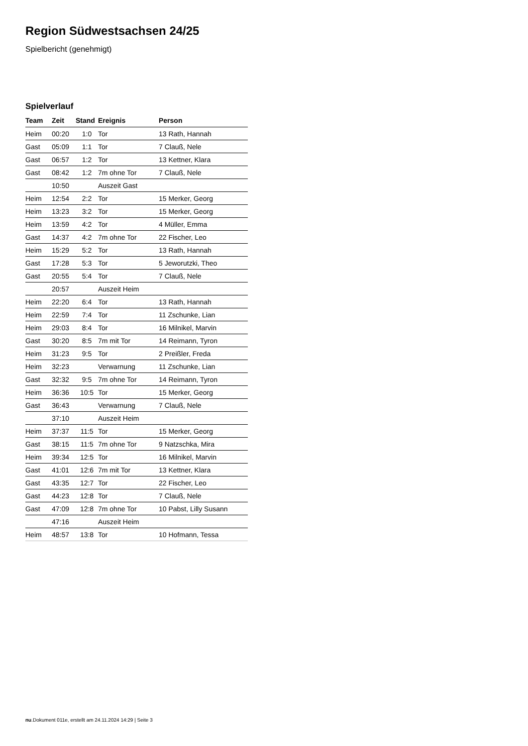Region Südwestsachsen 24/25
Spielbericht (genehmigt)
Spielverlauf
| Team | Zeit | Stand | Ereignis | Person |
| --- | --- | --- | --- | --- |
| Heim | 00:20 | 1:0 | Tor | 13 Rath, Hannah |
| Gast | 05:09 | 1:1 | Tor | 7 Clauß, Nele |
| Gast | 06:57 | 1:2 | Tor | 13 Kettner, Klara |
| Gast | 08:42 | 1:2 | 7m ohne Tor | 7 Clauß, Nele |
| | 10:50 | | Auszeit Gast | |
| Heim | 12:54 | 2:2 | Tor | 15 Merker, Georg |
| Heim | 13:23 | 3:2 | Tor | 15 Merker, Georg |
| Heim | 13:59 | 4:2 | Tor | 4 Müller, Emma |
| Gast | 14:37 | 4:2 | 7m ohne Tor | 22 Fischer, Leo |
| Heim | 15:29 | 5:2 | Tor | 13 Rath, Hannah |
| Gast | 17:28 | 5:3 | Tor | 5 Jeworutzki, Theo |
| Gast | 20:55 | 5:4 | Tor | 7 Clauß, Nele |
| | 20:57 | | Auszeit Heim | |
| Heim | 22:20 | 6:4 | Tor | 13 Rath, Hannah |
| Heim | 22:59 | 7:4 | Tor | 11 Zschunke, Lian |
| Heim | 29:03 | 8:4 | Tor | 16 Milnikel, Marvin |
| Gast | 30:20 | 8:5 | 7m mit Tor | 14 Reimann, Tyron |
| Heim | 31:23 | 9:5 | Tor | 2 Preißler, Freda |
| Heim | 32:23 | | Verwarnung | 11 Zschunke, Lian |
| Gast | 32:32 | 9:5 | 7m ohne Tor | 14 Reimann, Tyron |
| Heim | 36:36 | 10:5 | Tor | 15 Merker, Georg |
| Gast | 36:43 | | Verwarnung | 7 Clauß, Nele |
| | 37:10 | | Auszeit Heim | |
| Heim | 37:37 | 11:5 | Tor | 15 Merker, Georg |
| Gast | 38:15 | 11:5 | 7m ohne Tor | 9 Natzschka, Mira |
| Heim | 39:34 | 12:5 | Tor | 16 Milnikel, Marvin |
| Gast | 41:01 | 12:6 | 7m mit Tor | 13 Kettner, Klara |
| Gast | 43:35 | 12:7 | Tor | 22 Fischer, Leo |
| Gast | 44:23 | 12:8 | Tor | 7 Clauß, Nele |
| Gast | 47:09 | 12:8 | 7m ohne Tor | 10 Pabst, Lilly Susann |
| | 47:16 | | Auszeit Heim | |
| Heim | 48:57 | 13:8 | Tor | 10 Hofmann, Tessa |
nu.Dokument 011e, erstellt am 24.11.2024 14:29 | Seite 3